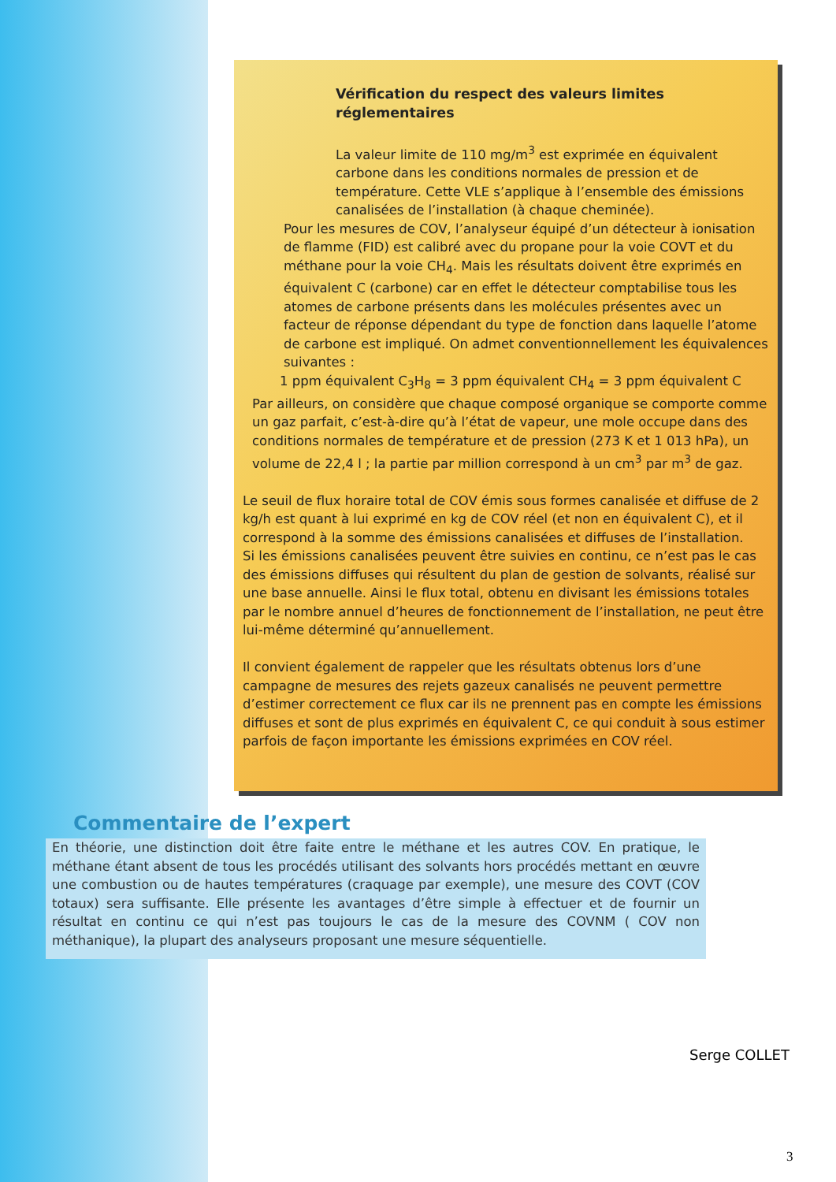Vérification du respect des valeurs limites réglementaires
La valeur limite de 110 mg/m<sup>3</sup> est exprimée en équivalent carbone dans les conditions normales de pression et de température. Cette VLE s’applique à l’ensemble des émissions canalisées de l’installation (à chaque cheminée).
Pour les mesures de COV, l’analyseur équipé d’un détecteur à ionisation de flamme (FID) est calibré avec du propane pour la voie COVT et du méthane pour la voie CH<sub>4</sub>. Mais les résultats doivent être exprimés en équivalent C (carbone) car en effet le détecteur comptabilise tous les atomes de carbone présents dans les molécules présentes avec un facteur de réponse dépendant du type de fonction dans laquelle l’atome de carbone est impliqué. On admet conventionnellement les équivalences suivantes :
1 ppm équivalent C<sub>3</sub>H<sub>8</sub> = 3 ppm équivalent CH<sub>4</sub> = 3 ppm équivalent C
Par ailleurs, on considère que chaque composé organique se comporte comme un gaz parfait, c’est-à-dire qu’à l’état de vapeur, une mole occupe dans des conditions normales de température et de pression (273 K et 1 013 hPa), un volume de 22,4 l ; la partie par million correspond à un cm<sup>3</sup> par m<sup>3</sup> de gaz.
Le seuil de flux horaire total de COV émis sous formes canalisée et diffuse de 2 kg/h est quant à lui exprimé en kg de COV réel (et non en équivalent C), et il correspond à la somme des émissions canalisées et diffuses de l’installation.
Si les émissions canalisées peuvent être suivies en continu, ce n’est pas le cas des émissions diffuses qui résultent du plan de gestion de solvants, réalisé sur une base annuelle. Ainsi le flux total, obtenu en divisant les émissions totales par le nombre annuel d’heures de fonctionnement de l’installation, ne peut être lui-même déterminé qu’annuellement.
Il convient également de rappeler que les résultats obtenus lors d’une campagne de mesures des rejets gazeux canalisés ne peuvent permettre d’estimer correctement ce flux car ils ne prennent pas en compte les émissions diffuses et sont de plus exprimés en équivalent C, ce qui conduit à sous estimer parfois de façon importante les émissions exprimées en COV réel.
Commentaire de l’expert
En théorie, une distinction doit être faite entre le méthane et les autres COV. En pratique, le méthane étant absent de tous les procédés utilisant des solvants hors procédés mettant en œuvre une combustion ou de hautes températures (craquage par exemple), une mesure des COVT (COV totaux) sera suffisante. Elle présente les avantages d’être simple à effectuer et de fournir un résultat en continu ce qui n’est pas toujours le cas de la mesure des COVNM ( COV non méthanique), la plupart des analyseurs proposant une mesure séquentielle.
Serge COLLET
3